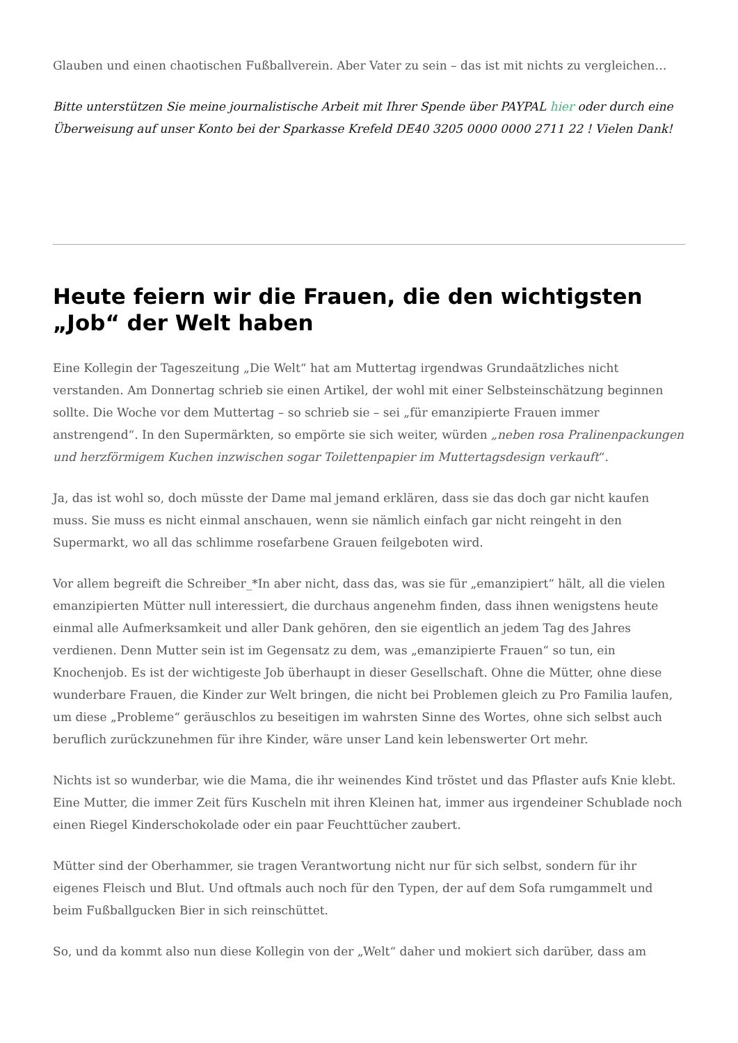Glauben und einen chaotischen Fußballverein. Aber Vater zu sein – das ist mit nichts zu vergleichen…
Bitte unterstützen Sie meine journalistische Arbeit mit Ihrer Spende über PAYPAL hier oder durch eine Überweisung auf unser Konto bei der Sparkasse Krefeld DE40 3205 0000 0000 2711 22 ! Vielen Dank!
Heute feiern wir die Frauen, die den wichtigsten „Job“ der Welt haben
Eine Kollegin der Tageszeitung „Die Welt“ hat am Muttertag irgendwas Grundaätzliches nicht verstanden. Am Donnertag schrieb sie einen Artikel, der wohl mit einer Selbsteinschätzung beginnen sollte. Die Woche vor dem Muttertag – so schrieb sie – sei „für emanzipierte Frauen immer anstrengend“. In den Supermärkten, so empörte sie sich weiter, würden „neben rosa Pralinenpackungen und herzförmigem Kuchen inzwischen sogar Toilettenpapier im Muttertagsdesign verkauft“.
Ja, das ist wohl so, doch müsste der Dame mal jemand erklären, dass sie das doch gar nicht kaufen muss. Sie muss es nicht einmal anschauen, wenn sie nämlich einfach gar nicht reingeht in den Supermarkt, wo all das schlimme rosefarbene Grauen feilgeboten wird.
Vor allem begreift die Schreiber_*In aber nicht, dass das, was sie für „emanzipiert“ hält, all die vielen emanzipierten Mütter null interessiert, die durchaus angenehm finden, dass ihnen wenigstens heute einmal alle Aufmerksamkeit und aller Dank gehören, den sie eigentlich an jedem Tag des Jahres verdienen. Denn Mutter sein ist im Gegensatz zu dem, was „emanzipierte Frauen“ so tun, ein Knochenjob. Es ist der wichtigeste Job überhaupt in dieser Gesellschaft. Ohne die Mütter, ohne diese wunderbare Frauen, die Kinder zur Welt bringen, die nicht bei Problemen gleich zu Pro Familia laufen, um diese „Probleme“ geräuschlos zu beseitigen im wahrsten Sinne des Wortes, ohne sich selbst auch beruflich zurückzunehmen für ihre Kinder, wäre unser Land kein lebenswerter Ort mehr.
Nichts ist so wunderbar, wie die Mama, die ihr weinendes Kind tröstet und das Pflaster aufs Knie klebt. Eine Mutter, die immer Zeit fürs Kuscheln mit ihren Kleinen hat, immer aus irgendeiner Schublade noch einen Riegel Kinderschokolade oder ein paar Feuchttücher zaubert.
Mütter sind der Oberhammer, sie tragen Verantwortung nicht nur für sich selbst, sondern für ihr eigenes Fleisch und Blut. Und oftmals auch noch für den Typen, der auf dem Sofa rumgammelt und beim Fußballgucken Bier in sich reinschüttet.
So, und da kommt also nun diese Kollegin von der „Welt“ daher und mokiert sich darüber, dass am